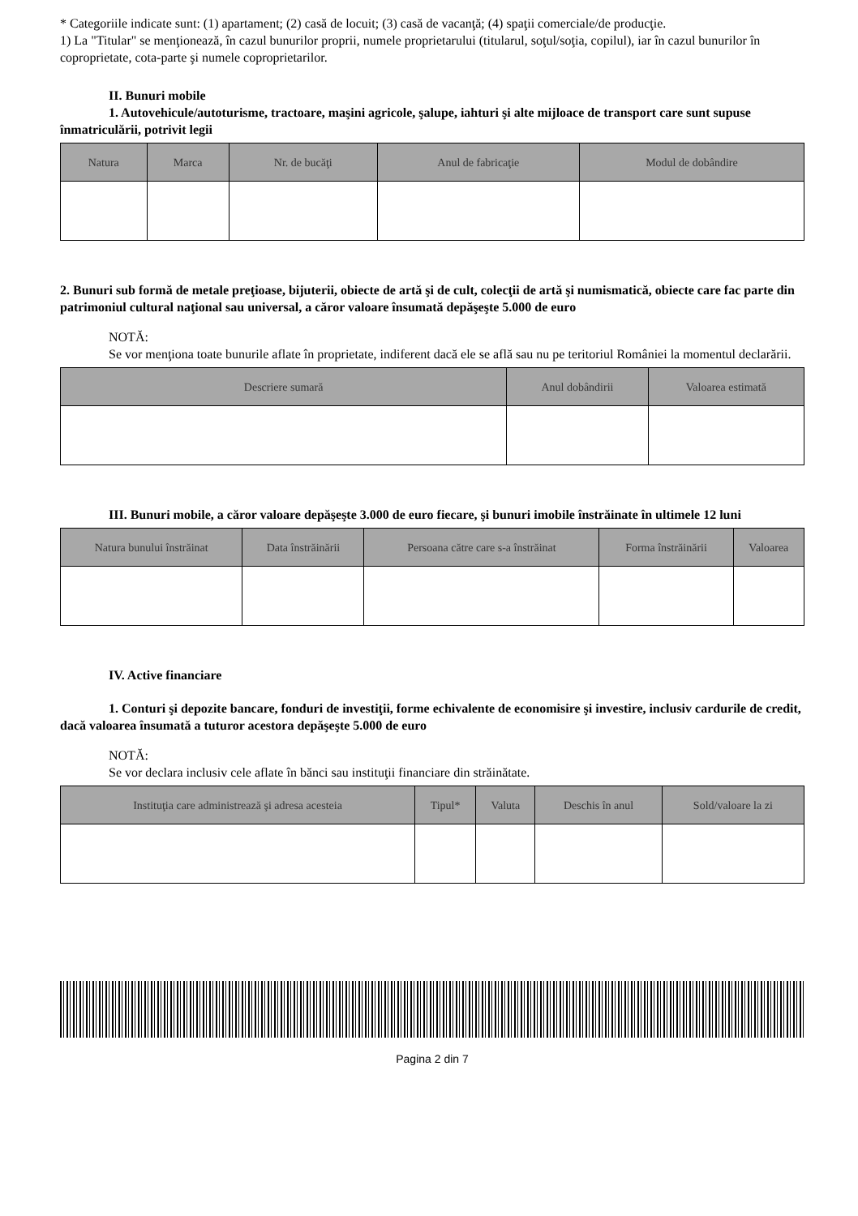* Categoriile indicate sunt: (1) apartament; (2) casă de locuit; (3) casă de vacanţă; (4) spaţii comerciale/de producţie.
1) La "Titular" se menţionează, în cazul bunurilor proprii, numele proprietarului (titularul, soţul/soţia, copilul), iar în cazul bunurilor în coproprietate, cota-parte şi numele coproprietarilor.
II. Bunuri mobile
1. Autovehicule/autoturisme, tractoare, maşini agricole, şalupe, iahturi şi alte mijloace de transport care sunt supuse înmatriculării, potrivit legii
| Natura | Marca | Nr. de bucăţi | Anul de fabricaţie | Modul de dobândire |
| --- | --- | --- | --- | --- |
2. Bunuri sub formă de metale preţioase, bijuterii, obiecte de artă şi de cult, colecţii de artă şi numismatică, obiecte care fac parte din patrimoniul cultural naţional sau universal, a căror valoare însumată depăşeşte 5.000 de euro
NOTĂ:
Se vor menţiona toate bunurile aflate în proprietate, indiferent dacă ele se află sau nu pe teritoriul României la momentul declarării.
| Descriere sumară | Anul dobândirii | Valoarea estimată |
| --- | --- | --- |
III. Bunuri mobile, a căror valoare depăşeşte 3.000 de euro fiecare, şi bunuri imobile înstrăinate în ultimele 12 luni
| Natura bunului înstrăinat | Data înstrăinării | Persoana către care s-a înstrăinat | Forma înstrăinării | Valoarea |
| --- | --- | --- | --- | --- |
IV. Active financiare
1. Conturi şi depozite bancare, fonduri de investiţii, forme echivalente de economisire şi investire, inclusiv cardurile de credit, dacă valoarea însumată a tuturor acestora depăşeşte 5.000 de euro
NOTĂ:
Se vor declara inclusiv cele aflate în bănci sau instituţii financiare din străinătate.
| Instituţia care administrează şi adresa acesteia | Tipul* | Valuta | Deschis în anul | Sold/valoare la zi |
| --- | --- | --- | --- | --- |
Pagina 2 din 7